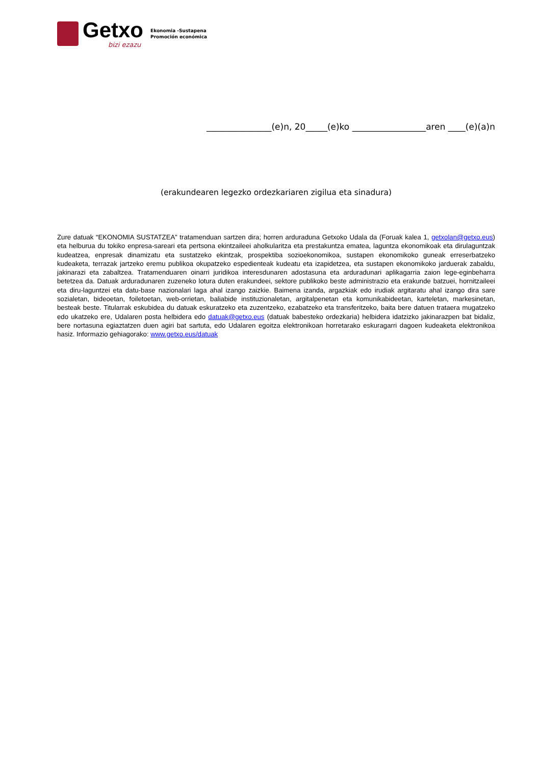Getxo
bizi ezazu
Ekonomia -Sustapena
Promoción económica
_______________(e)n, 20_____(e)ko _________________aren ____(e)(a)n
(erakundearen legezko ordezkariaren zigilua eta sinadura)
Zure datuak “EKONOMIA SUSTATZEA” tratamenduan sartzen dira; horren arduraduna Getxoko Udala da (Foruak kalea 1, getxolan@getxo.eus) eta helburua du tokiko enpresa-sareari eta pertsona ekintzaileei aholkularitza eta prestakuntza ematea, laguntza ekonomikoak eta dirulaguntzak kudeatzea, enpresak dinamizatu eta sustatzeko ekintzak, prospektiba sozioekonomikoa, sustapen ekonomikoko guneak erreserbatzeko kudeaketa, terrazak jartzeko eremu publikoa okupatzeko espedienteak kudeatu eta izapidetzea, eta sustapen ekonomikoko jarduerak zabaldu, jakinarazi eta zabaltzea. Tratamenduaren oinarri juridikoa interesdunaren adostasuna eta arduradunari aplikagarria zaion lege-eginbeharra betetzea da. Datuak arduradunaren zuzeneko lotura duten erakundeei, sektore publikoko beste administrazio eta erakunde batzuei, hornitzaileei eta diru-laguntzei eta datu-base nazionalari laga ahal izango zaizkie. Baimena izanda, argazkiak edo irudiak argitaratu ahal izango dira sare sozialetan, bideoetan, foiletoetan, web-orrietan, baliabide instituzionaletan, argitalpenetan eta komunikabideetan, karteletan, markesinetan, besteak beste. Titularrak eskubidea du datuak eskuratzeko eta zuzentzeko, ezabatzeko eta transferitzeko, baita bere datuen trataera mugatzeko edo ukatzeko ere, Udalaren posta helbidera edo datuak@getxo.eus (datuak babesteko ordezkaria) helbidera idatzizko jakinarazpen bat bidaliz, bere nortasuna egiaztatzen duen agiri bat sartuta, edo Udalaren egoitza elektronikoan horretarako eskuragarri dagoen kudeaketa elektronikoa hasiz. Informazio gehiagorako: www.getxo.eus/datuak